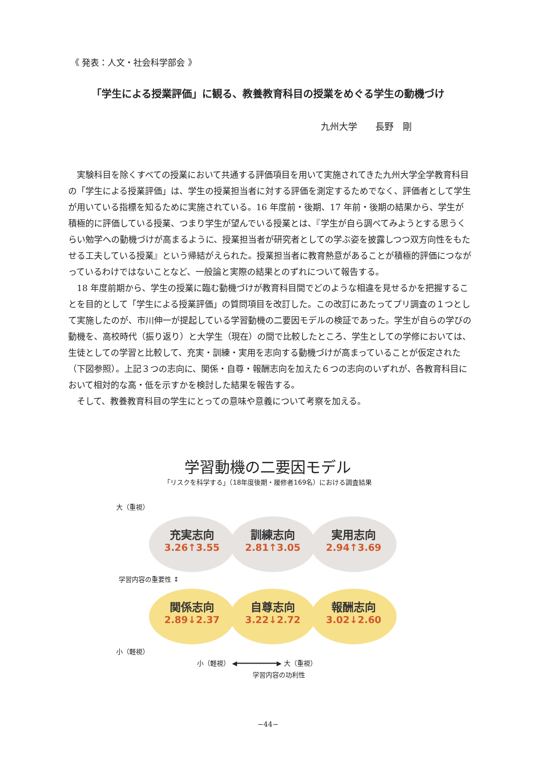《 発表：人文・社会科学部会 》
「学生による授業評価」に観る、教養教育科目の授業をめぐる学生の動機づけ
九州大学　　長野　剛
実験科目を除くすべての授業において共通する評価項目を用いて実施されてきた九州大学全学教育科目の「学生による授業評価」は、学生の授業担当者に対する評価を測定するためでなく、評価者として学生が用いている指標を知るために実施されている。16 年度前・後期、17 年前・後期の結果から、学生が積極的に評価している授業、つまり学生が望んでいる授業とは、『学生が自ら調べてみようとする思うくらい勉学への動機づけが高まるように、授業担当者が研究者としての学ぶ姿を披露しつつ双方向性をもたせる工夫している授業』という帰結がえられた。授業担当者に教育熱意があることが積極的評価につながっているわけではないことなど、一般論と実際の結果とのずれについて報告する。
18 年度前期から、学生の授業に臨む動機づけが教育科目間でどのような相違を見せるかを把握することを目的として「学生による授業評価」の質問項目を改訂した。この改訂にあたってプリ調査の１つとして実施したのが、市川伸一が提起している学習動機の二要因モデルの検証であった。学生が自らの学びの動機を、高校時代（振り返り）と大学生（現在）の間で比較したところ、学生としての学修においては、生徒としての学習と比較して、充実・訓練・実用を志向する動機づけが高まっていることが仮定された（下図参照）。上記３つの志向に、関係・自尊・報酬志向を加えた６つの志向のいずれが、各教育科目において相対的な高・低を示すかを検討した結果を報告する。
そして、教養教育科目の学生にとっての意味や意義について考察を加える。
学習動機の二要因モデル
「リスクを科学する」（18年度後期・履修者169名）における調査結果
大（重視）
充実志向
3.26↑3.55
訓練志向
2.81↑3.05
実用志向
2.94↑3.69
学習内容の重要性 ↕
関係志向
2.89↓2.37
自尊志向
3.22↓2.72
報酬志向
3.02↓2.60
小（軽視）
小（軽視） ◀━━━━━━━━━━▶ 大（重視）
学習内容の功利性
−44−